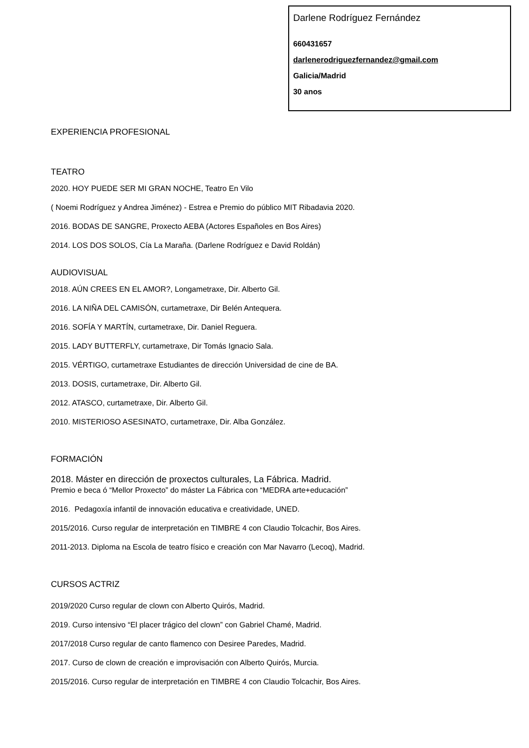Darlene Rodríguez Fernández
660431657
darlenerodriguezfernandez@gmail.com
Galicia/Madrid
30 anos
EXPERIENCIA PROFESIONAL
TEATRO
2020. HOY PUEDE SER MI GRAN NOCHE, Teatro En Vilo
( Noemi Rodríguez y Andrea Jiménez) - Estrea e Premio do público MIT Ribadavia 2020.
2016. BODAS DE SANGRE, Proxecto AEBA (Actores Españoles en Bos Aires)
2014. LOS DOS SOLOS, Cía La Maraña. (Darlene Rodríguez e David Roldán)
AUDIOVISUAL
2018. AÚN CREES EN EL AMOR?, Longametraxe, Dir. Alberto Gil.
2016. LA NIÑA DEL CAMISÓN, curtametraxe, Dir Belén Antequera.
2016. SOFÍA Y MARTÍN, curtametraxe, Dir. Daniel Reguera.
2015. LADY BUTTERFLY, curtametraxe, Dir Tomás Ignacio Sala.
2015. VÉRTIGO, curtametraxe Estudiantes de dirección Universidad de cine de BA.
2013. DOSIS, curtametraxe, Dir. Alberto Gil.
2012. ATASCO, curtametraxe, Dir. Alberto Gil.
2010. MISTERIOSO ASESINATO, curtametraxe, Dir. Alba González.
FORMACIÓN
2018. Máster en dirección de proxectos culturales, La Fábrica. Madrid.
Premio e beca ó “Mellor Proxecto” do máster La Fábrica con “MEDRA arte+educación”
2016. Pedagoxía infantil de innovación educativa e creatividade, UNED.
2015/2016. Curso regular de interpretación en TIMBRE 4 con Claudio Tolcachir, Bos Aires.
2011-2013. Diploma na Escola de teatro físico e creación con Mar Navarro (Lecoq), Madrid.
CURSOS ACTRIZ
2019/2020 Curso regular de clown con Alberto Quirós, Madrid.
2019. Curso intensivo “El placer trágico del clown” con Gabriel Chamé, Madrid.
2017/2018 Curso regular de canto flamenco con Desiree Paredes, Madrid.
2017. Curso de clown de creación e improvisación con Alberto Quirós, Murcia.
2015/2016. Curso regular de interpretación en TIMBRE 4 con Claudio Tolcachir, Bos Aires.